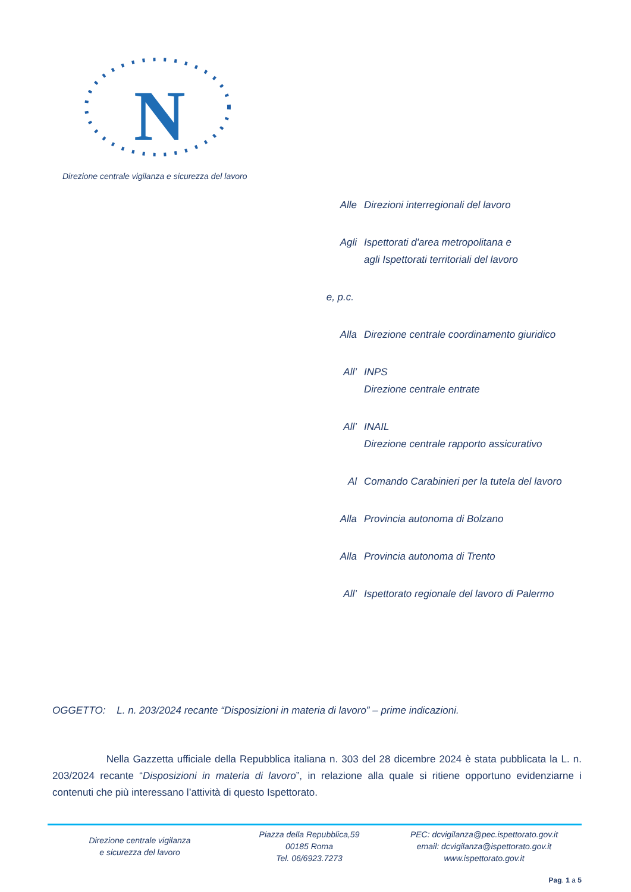N
Direzione centrale vigilanza e sicurezza del lavoro
Alle Direzioni interregionali del lavoro
Agli Ispettorati d'area metropolitana e
agli Ispettorati territoriali del lavoro
e, p.c.
Alla Direzione centrale coordinamento giuridico
All’ INPS
Direzione centrale entrate
All’ INAIL
Direzione centrale rapporto assicurativo
Al Comando Carabinieri per la tutela del lavoro
Alla Provincia autonoma di Bolzano
Alla Provincia autonoma di Trento
All’ Ispettorato regionale del lavoro di Palermo
OGGETTO: L. n. 203/2024 recante “Disposizioni in materia di lavoro” – prime indicazioni.
Nella Gazzetta ufficiale della Repubblica italiana n. 303 del 28 dicembre 2024 è stata pubblicata la L. n. 203/2024 recante “Disposizioni in materia di lavoro”, in relazione alla quale si ritiene opportuno evidenziarne i contenuti che più interessano l’attività di questo Ispettorato.
Direzione centrale vigilanza
e sicurezza del lavoro
Piazza della Repubblica,59
00185 Roma
Tel. 06/6923.7273
PEC: dcvigilanza@pec.ispettorato.gov.it
email: dcvigilanza@ispettorato.gov.it
www.ispettorato.gov.it
Pag. 1 a 5